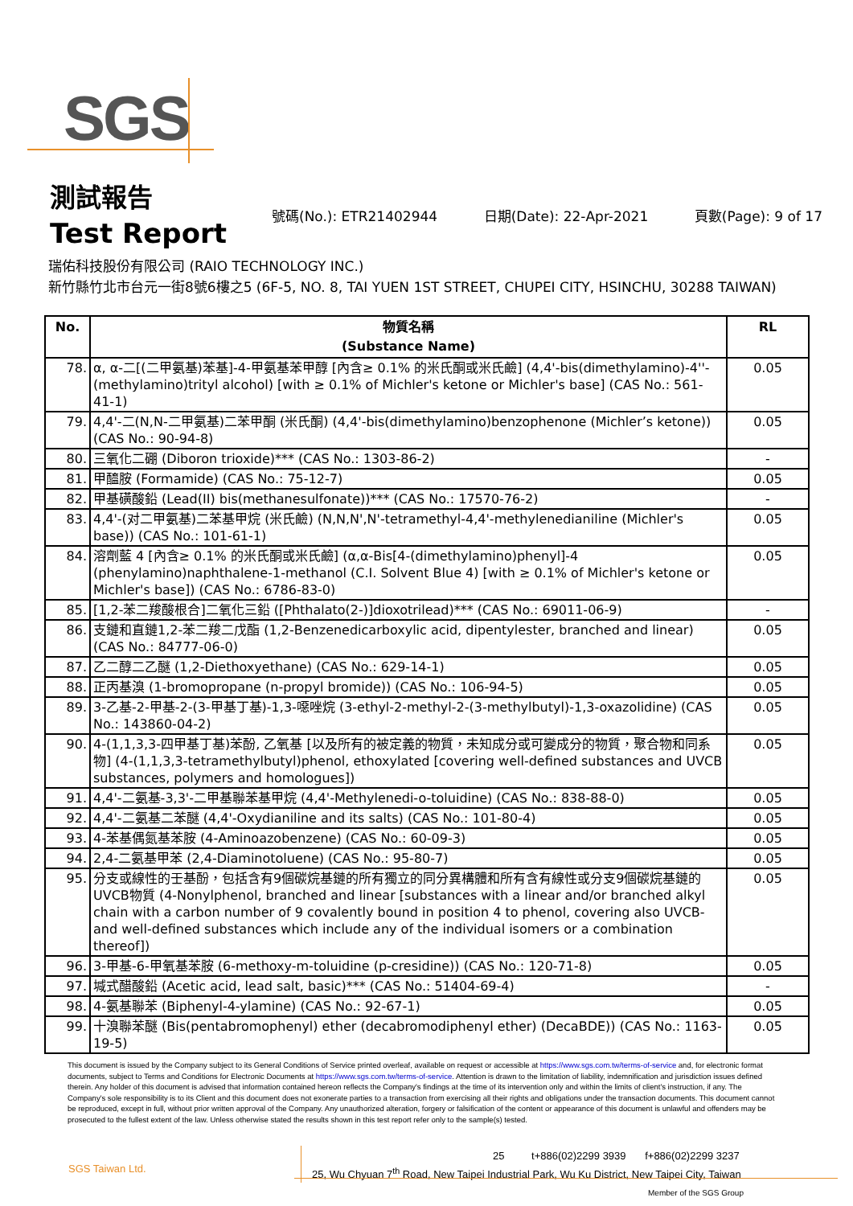SGS
測試報告
Test Report
號碼(No.): ETR21402944 日期(Date): 22-Apr-2021 頁數(Page): 9 of 17
瑞佑科技股份有限公司 (RAIO TECHNOLOGY INC.)
新竹縣竹北市台元一街8號6樓之5 (6F-5, NO. 8, TAI YUEN 1ST STREET, CHUPEI CITY, HSINCHU, 30288 TAIWAN)
| No. | 物質名稱 (Substance Name) | RL |
| --- | --- | --- |
| 78. | α, α-二[(二甲氨基)苯基]-4-甲氨基苯甲醇 [內含≥ 0.1% 的米氏酮或米氏鹼] (4,4'-bis(dimethylamino)-4''-(methylamino)trityl alcohol) [with ≥ 0.1% of Michler's ketone or Michler's base] (CAS No.: 561-41-1) | 0.05 |
| 79. | 4,4'-二(N,N-二甲氨基)二苯甲酮 (米氏酮) (4,4'-bis(dimethylamino)benzophenone (Michler’s ketone)) (CAS No.: 90-94-8) | 0.05 |
| 80. | 三氧化二硼 (Diboron trioxide)*** (CAS No.: 1303-86-2) | - |
| 81. | 甲醯胺 (Formamide) (CAS No.: 75-12-7) | 0.05 |
| 82. | 甲基磺酸鉛 (Lead(II) bis(methanesulfonate))*** (CAS No.: 17570-76-2) | - |
| 83. | 4,4'-(对二甲氨基)二苯基甲烷 (米氏鹼) (N,N,N',N'-tetramethyl-4,4'-methylenedianiline (Michler's base)) (CAS No.: 101-61-1) | 0.05 |
| 84. | 溶劑藍 4 [內含≥ 0.1% 的米氏酮或米氏鹼] (α,α-Bis[4-(dimethylamino)phenyl]-4 (phenylamino)naphthalene-1-methanol (C.I. Solvent Blue 4) [with ≥ 0.1% of Michler's ketone or Michler's base]) (CAS No.: 6786-83-0) | 0.05 |
| 85. | [1,2-苯二羧酸根合]二氧化三鉛 ([Phthalato(2-)]dioxotrilead)*** (CAS No.: 69011-06-9) | - |
| 86. | 支鏈和直鏈1,2-苯二羧二戊酯 (1,2-Benzenedicarboxylic acid, dipentylester, branched and linear) (CAS No.: 84777-06-0) | 0.05 |
| 87. | 乙二醇二乙醚 (1,2-Diethoxyethane) (CAS No.: 629-14-1) | 0.05 |
| 88. | 正丙基溴 (1-bromopropane (n-propyl bromide)) (CAS No.: 106-94-5) | 0.05 |
| 89. | 3-乙基-2-甲基-2-(3-甲基丁基)-1,3-噁唑烷 (3-ethyl-2-methyl-2-(3-methylbutyl)-1,3-oxazolidine) (CAS No.: 143860-04-2) | 0.05 |
| 90. | 4-(1,1,3,3-四甲基丁基)苯酚, 乙氧基 [以及所有的被定義的物質，未知成分或可變成分的物質，聚合物和同系物] (4-(1,1,3,3-tetramethylbutyl)phenol, ethoxylated [covering well-defined substances and UVCB substances, polymers and homologues]) | 0.05 |
| 91. | 4,4'-二氨基-3,3'-二甲基聯苯基甲烷 (4,4'-Methylenedi-o-toluidine) (CAS No.: 838-88-0) | 0.05 |
| 92. | 4,4'-二氨基二苯醚 (4,4'-Oxydianiline and its salts) (CAS No.: 101-80-4) | 0.05 |
| 93. | 4-苯基偶氮基苯胺 (4-Aminoazobenzene) (CAS No.: 60-09-3) | 0.05 |
| 94. | 2,4-二氨基甲苯 (2,4-Diaminotoluene) (CAS No.: 95-80-7) | 0.05 |
| 95. | 分支或線性的壬基酚，包括含有9個碳烷基鏈的所有獨立的同分異構體和所有含有線性或分支9個碳烷基鏈的UVCB物質 (4-Nonylphenol, branched and linear [substances with a linear and/or branched alkyl chain with a carbon number of 9 covalently bound in position 4 to phenol, covering also UVCB- and well-defined substances which include any of the individual isomers or a combination thereof]) | 0.05 |
| 96. | 3-甲基-6-甲氧基苯胺 (6-methoxy-m-toluidine (p-cresidine)) (CAS No.: 120-71-8) | 0.05 |
| 97. | 堿式醋酸鉛 (Acetic acid, lead salt, basic)*** (CAS No.: 51404-69-4) | - |
| 98. | 4-氨基聯苯 (Biphenyl-4-ylamine) (CAS No.: 92-67-1) | 0.05 |
| 99. | 十溴聯苯醚 (Bis(pentabromophenyl) ether (decabromodiphenyl ether) (DecaBDE)) (CAS No.: 1163-19-5) | 0.05 |
This document is issued by the Company subject to its General Conditions of Service printed overleaf, available on request or accessible at https://www.sgs.com.tw/terms-of-service and, for electronic format documents, subject to Terms and Conditions for Electronic Documents at https://www.sgs.com.tw/terms-of-service. Attention is drawn to the limitation of liability, indemnification and jurisdiction issues defined therein. Any holder of this document is advised that information contained hereon reflects the Company's findings at the time of its intervention only and within the limits of client's instruction, if any. The Company's sole responsibility is to its Client and this document does not exonerate parties to a transaction from exercising all their rights and obligations under the transaction documents. This document cannot be reproduced, except in full, without prior written approval of the Company. Any unauthorized alteration, forgery or falsification of the content or appearance of this document is unlawful and offenders may be prosecuted to the fullest extent of the law. Unless otherwise stated the results shown in this test report refer only to the sample(s) tested.
SGS Taiwan Ltd.
25 t+886(02)2299 3939 f+886(02)2299 3237
25, Wu Chyuan 7<sup>th</sup> Road, New Taipei Industrial Park, Wu Ku District, New Taipei City, Taiwan
Member of the SGS Group